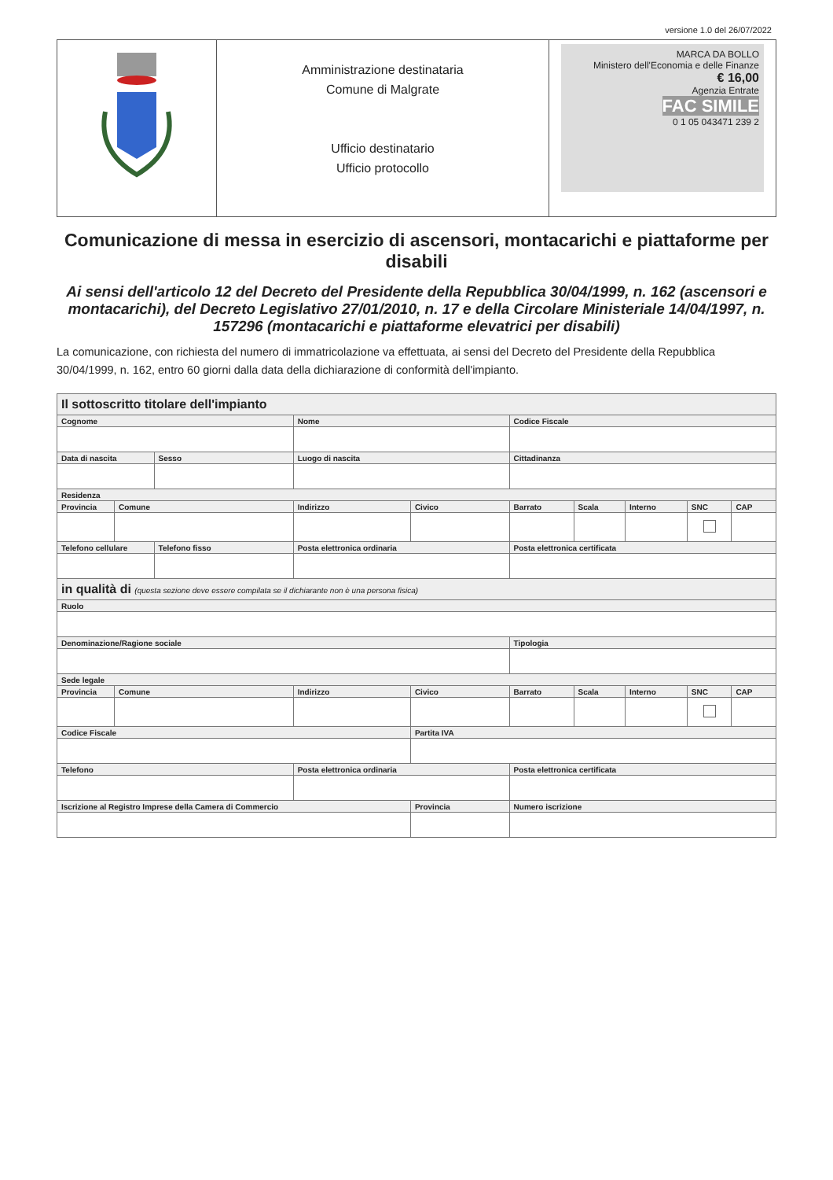versione 1.0 del 26/07/2022
| | Amministrazione destinataria Comune di Malgrate Ufficio destinatario Ufficio protocollo | MARCA DA BOLLO Ministero dell'Economia e delle Finanze € 16,00 Agenzia Entrate FAC SIMILE 0 1 05 043471 239 2 |
Comunicazione di messa in esercizio di ascensori, montacarichi e piattaforme per disabili
Ai sensi dell'articolo 12 del Decreto del Presidente della Repubblica 30/04/1999, n. 162 (ascensori e montacarichi), del Decreto Legislativo 27/01/2010, n. 17 e della Circolare Ministeriale 14/04/1997, n. 157296 (montacarichi e piattaforme elevatrici per disabili)
La comunicazione, con richiesta del numero di immatricolazione va effettuata, ai sensi del Decreto del Presidente della Repubblica 30/04/1999, n. 162, entro 60 giorni dalla data della dichiarazione di conformità dell'impianto.
| Il sottoscritto titolare dell'impianto | | | | | | | | | |
| Cognome | | | Nome | | Codice Fiscale | | | | |
| Data di nascita | | Sesso | Luogo di nascita | | Cittadinanza | | | | |
| Residenza | | | | | | | | | |
| Provincia | Comune | | Indirizzo | Civico | Barrato | Scala | Interno | SNC | CAP |
| Telefono cellulare | | Telefono fisso | Posta elettronica ordinaria | | Posta elettronica certificata | | | | |
| in qualità di (questa sezione deve essere compilata se il dichiarante non è una persona fisica) | | | | | | | | | |
| Ruolo | | | | | | | | | |
| Denominazione/Ragione sociale | | | | | Tipologia | | | | |
| Sede legale | | | | | | | | | |
| Provincia | Comune | | Indirizzo | Civico | Barrato | Scala | Interno | SNC | CAP |
| Codice Fiscale | | | | Partita IVA | | | | | |
| Telefono | | | Posta elettronica ordinaria | | Posta elettronica certificata | | | | |
| Iscrizione al Registro Imprese della Camera di Commercio | | | | Provincia | Numero iscrizione | | | | |